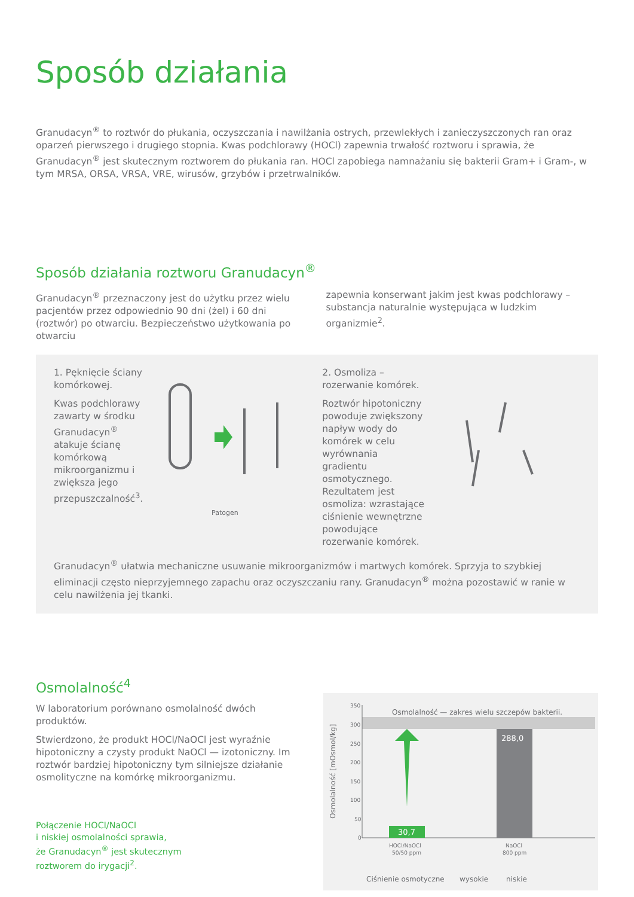Sposób działania
Granudacyn<sup>®</sup> to roztwór do płukania, oczyszczania i nawilżania ostrych, przewlekłych i zanieczyszczonych ran oraz oparzeń pierwszego i drugiego stopnia. Kwas podchlorawy (HOCl) zapewnia trwałość roztworu i sprawia, że Granudacyn<sup>®</sup> jest skutecznym roztworem do płukania ran. HOCl zapobiega namnażaniu się bakterii Gram+ i Gram-, w tym MRSA, ORSA, VRSA, VRE, wirusów, grzybów i przetrwalników.
Sposób działania roztworu Granudacyn<sup>®</sup>
Granudacyn<sup>®</sup> przeznaczony jest do użytku przez wielu pacjentów przez odpowiednio 90 dni (żel) i 60 dni (roztwór) po otwarciu. Bezpieczeństwo użytkowania po otwarciu
zapewnia konserwant jakim jest kwas podchlorawy – substancja naturalnie występująca w ludzkim organizmie<sup>2</sup>.
1. Pęknięcie ściany komórkowej.
Kwas podchlorawy zawarty w środku Granudacyn<sup>®</sup> atakuje ścianę komórkową mikroorganizmu i zwiększa jego przepuszczalność<sup>3</sup>.
Patogen
2. Osmoliza – rozerwanie komórek.
Roztwór hipotoniczny powoduje zwiększony napływ wody do komórek w celu wyrównania gradientu osmotycznego. Rezultatem jest osmoliza: wzrastające ciśnienie wewnętrzne powodujące rozerwanie komórek.
Granudacyn<sup>®</sup> ułatwia mechaniczne usuwanie mikroorganizmów i martwych komórek. Sprzyja to szybkiej eliminacji często nieprzyjemnego zapachu oraz oczyszczaniu rany. Granudacyn<sup>®</sup> można pozostawić w ranie w celu nawilżenia jej tkanki.
Osmolalność<sup>4</sup>
W laboratorium porównano osmolalność dwóch produktów.
Stwierdzono, że produkt HOCl/NaOCl jest wyraźnie hipotoniczny a czysty produkt NaOCl — izotoniczny. Im roztwór bardziej hipotoniczny tym silniejsze działanie osmolityczne na komórkę mikroorganizmu.
Połączenie HOCl/NaOCl
i niskiej osmolalności sprawia,
że Granudacyn<sup>®</sup> jest skutecznym
roztworem do irygacji<sup>2</sup>.
Osmolalność [mOsmol/kg]
350
300
250
200
150
100
50
0
Osmolalność — zakres wielu szczepów bakterii.
30,7
288,0
HOCl/NaOCl
50/50 ppm
NaOCl
800 ppm
Ciśnienie osmotyczne
wysokie
niskie